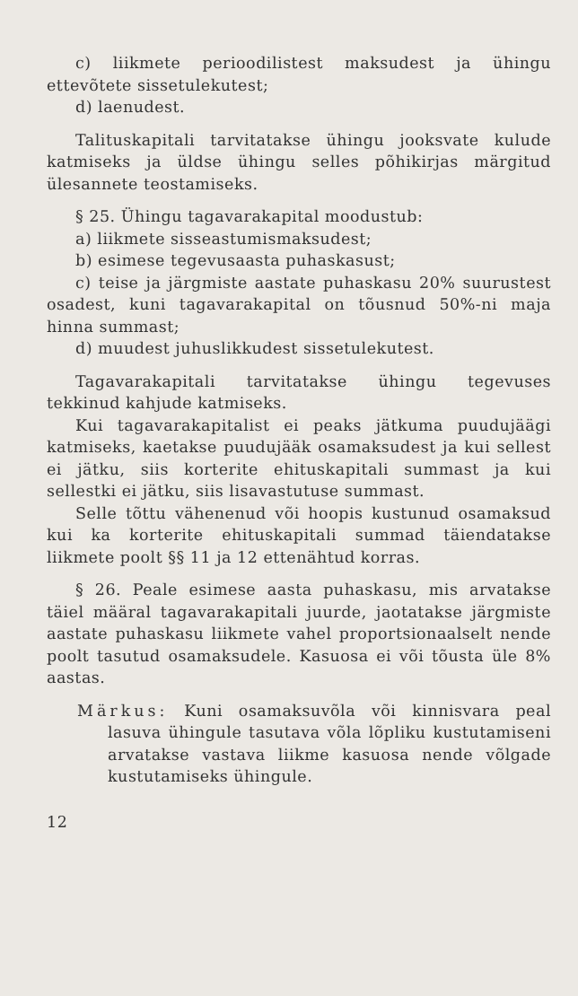c) liikmete perioodilistest maksudest ja ühingu ettevõtete sissetulekutest;
d) laenudest.
Talituskapitali tarvitatakse ühingu jooksvate kulude katmiseks ja üldse ühingu selles põhikirjas märgitud ülesannete teostamiseks.
§ 25. Ühingu tagavarakapital moodustub:
a) liikmete sisseastumismaksudest;
b) esimese tegevusaasta puhaskasust;
c) teise ja järgmiste aastate puhaskasu 20% suurustest osadest, kuni tagavarakapital on tõusnud 50%-ni maja hinna summast;
d) muudest juhuslikkudest sissetulekutest.
Tagavarakapitali tarvitatakse ühingu tegevuses tekkinud kahjude katmiseks.
Kui tagavarakapitalist ei peaks jätkuma puudujäägi katmiseks, kaetakse puudujääk osamaksudest ja kui sellest ei jätku, siis korterite ehituskapitali summast ja kui sellestki ei jätku, siis lisavastutuse summast.
Selle tõttu vähenenud või hoopis kustunud osamaksud kui ka korterite ehituskapitali summad täiendatakse liikmete poolt §§ 11 ja 12 ettenähtud korras.
§ 26. Peale esimese aasta puhaskasu, mis arvatakse täiel määral tagavarakapitali juurde, jaotatakse järgmiste aastate puhaskasu liikmete vahel proportsionaalselt nende poolt tasutud osamaksudele. Kasuosa ei või tõusta üle 8% aastas.
Märkus: Kuni osamaksuvõla või kinnisvara peal lasuva ühingule tasutava võla lõpliku kustutamiseni arvatakse vastava liikme kasuosa nende võlgade kustutamiseks ühingule.
12